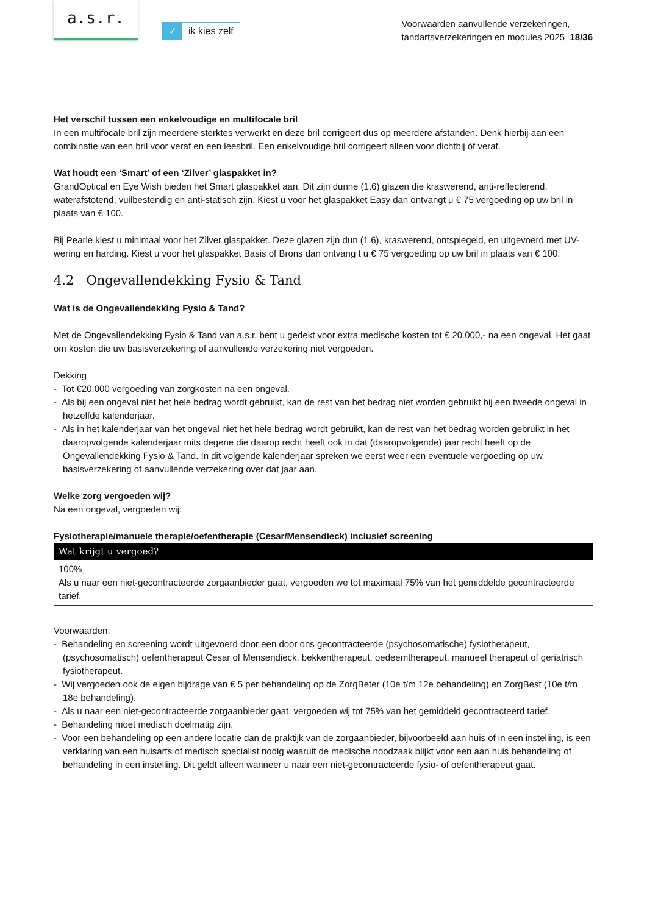a.s.r.
✓ ik kies zelf
Voorwaarden aanvullende verzekeringen,
tandartsverzekeringen en modules 2025 18/36
Het verschil tussen een enkelvoudige en multifocale bril
In een multifocale bril zijn meerdere sterktes verwerkt en deze bril corrigeert dus op meerdere afstanden. Denk hierbij aan een combinatie van een bril voor veraf en een leesbril. Een enkelvoudige bril corrigeert alleen voor dichtbij óf veraf.
Wat houdt een ‘Smart’ of een ‘Zilver’ glaspakket in?
GrandOptical en Eye Wish bieden het Smart glaspakket aan. Dit zijn dunne (1.6) glazen die kraswerend, anti-reflecterend, waterafstotend, vuilbestendig en anti-statisch zijn. Kiest u voor het glaspakket Easy dan ontvangt u € 75 vergoeding op uw bril in plaats van € 100.
Bij Pearle kiest u minimaal voor het Zilver glaspakket. Deze glazen zijn dun (1.6), kraswerend, ontspiegeld, en uitgevoerd met UV-wering en harding. Kiest u voor het glaspakket Basis of Brons dan ontvang t u € 75 vergoeding op uw bril in plaats van € 100.
4.2 Ongevallendekking Fysio & Tand
Wat is de Ongevallendekking Fysio & Tand?
Met de Ongevallendekking Fysio & Tand van a.s.r. bent u gedekt voor extra medische kosten tot € 20.000,- na een ongeval. Het gaat om kosten die uw basisverzekering of aanvullende verzekering niet vergoeden.
Dekking
- Tot €20.000 vergoeding van zorgkosten na een ongeval.
- Als bij een ongeval niet het hele bedrag wordt gebruikt, kan de rest van het bedrag niet worden gebruikt bij een tweede ongeval in hetzelfde kalenderjaar.
- Als in het kalenderjaar van het ongeval niet het hele bedrag wordt gebruikt, kan de rest van het bedrag worden gebruikt in het daaropvolgende kalenderjaar mits degene die daarop recht heeft ook in dat (daaropvolgende) jaar recht heeft op de Ongevallendekking Fysio & Tand. In dit volgende kalenderjaar spreken we eerst weer een eventuele vergoeding op uw basisverzekering of aanvullende verzekering over dat jaar aan.
Welke zorg vergoeden wij?
Na een ongeval, vergoeden wij:
Fysiotherapie/manuele therapie/oefentherapie (Cesar/Mensendieck) inclusief screening
| Wat krijgt u vergoed? |
| --- |
| 100% Als u naar een niet-gecontracteerde zorgaanbieder gaat, vergoeden we tot maximaal 75% van het gemiddelde gecontracteerde tarief. |
Voorwaarden:
- Behandeling en screening wordt uitgevoerd door een door ons gecontracteerde (psychosomatische) fysiotherapeut, (psychosomatisch) oefentherapeut Cesar of Mensendieck, bekkentherapeut, oedeemtherapeut, manueel therapeut of geriatrisch fysiotherapeut.
- Wij vergoeden ook de eigen bijdrage van € 5 per behandeling op de ZorgBeter (10e t/m 12e behandeling) en ZorgBest (10e t/m 18e behandeling).
- Als u naar een niet-gecontracteerde zorgaanbieder gaat, vergoeden wij tot 75% van het gemiddeld gecontracteerd tarief.
- Behandeling moet medisch doelmatig zijn.
- Voor een behandeling op een andere locatie dan de praktijk van de zorgaanbieder, bijvoorbeeld aan huis of in een instelling, is een verklaring van een huisarts of medisch specialist nodig waaruit de medische noodzaak blijkt voor een aan huis behandeling of behandeling in een instelling. Dit geldt alleen wanneer u naar een niet-gecontracteerde fysio- of oefentherapeut gaat.